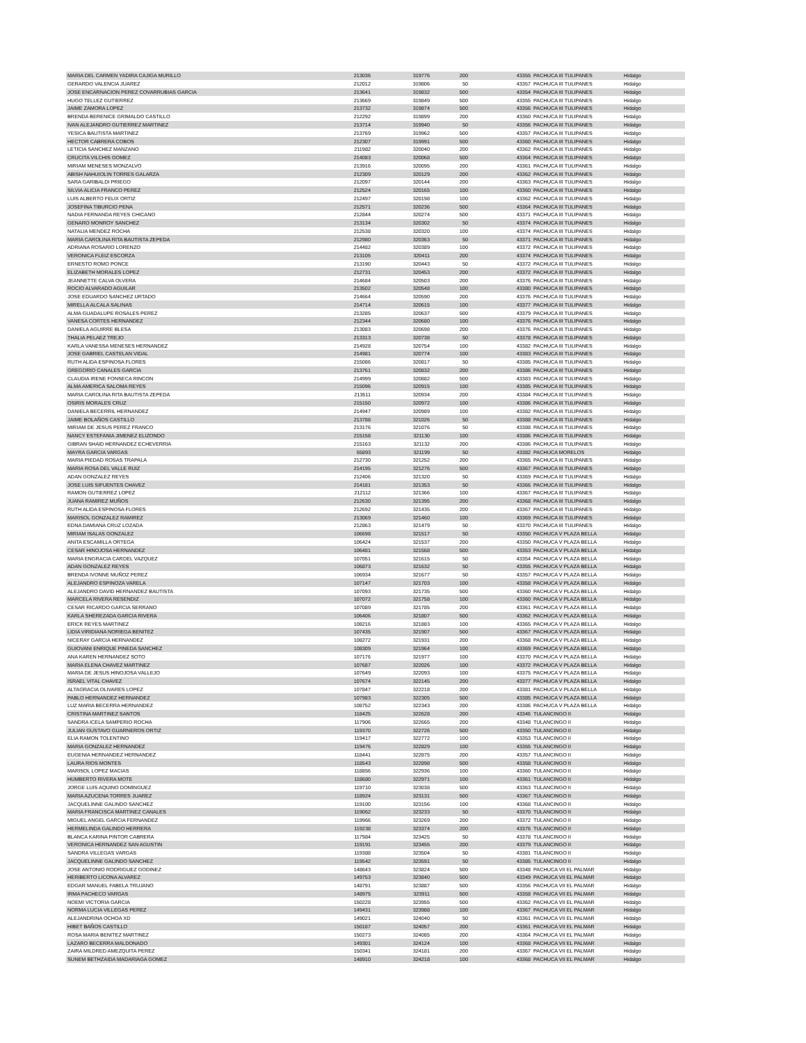| MARIA DEL CARMEN YADIRA CAJIGA MURILLO | 213036 | 319776 | 200 | 43355 | PACHUCA III TULIPANES | Hidalgo |
| GERARDO VALENCIA JUAREZ | 212012 | 319806 | 50 | 43357 | PACHUCA III TULIPANES | Hidalgo |
| JOSE ENCARNACION PEREZ COVARRUBIAS GARCIA | 213641 | 319832 | 500 | 43354 | PACHUCA III TULIPANES | Hidalgo |
| HUGO TELLEZ GUTIERREZ | 213669 | 319849 | 500 | 43355 | PACHUCA III TULIPANES | Hidalgo |
| JAIME ZAMORA LOPEZ | 213732 | 319874 | 500 | 43356 | PACHUCA III TULIPANES | Hidalgo |
| BRENDA BERENICE GRIMALDO CASTILLO | 212292 | 319899 | 200 | 43360 | PACHUCA III TULIPANES | Hidalgo |
| IVAN ALEJANDRO GUTIERREZ MARTINEZ | 213714 | 319940 | 50 | 43356 | PACHUCA III TULIPANES | Hidalgo |
| YESICA BAUTISTA MARTINEZ | 213769 | 319962 | 500 | 43357 | PACHUCA III TULIPANES | Hidalgo |
| HECTOR CABRERA COBOS | 212307 | 319991 | 500 | 43360 | PACHUCA III TULIPANES | Hidalgo |
| LETICIA SANCHEZ MANZANO | 211982 | 320040 | 200 | 43362 | PACHUCA III TULIPANES | Hidalgo |
| CRUCITA VILCHIS GOMEZ | 214083 | 320068 | 500 | 43364 | PACHUCA III TULIPANES | Hidalgo |
| MIRIAM MENESES MONZALVO | 213916 | 320095 | 200 | 43361 | PACHUCA III TULIPANES | Hidalgo |
| ABISH NAHUIOLIN TORRES GALARZA | 212309 | 320129 | 200 | 43362 | PACHUCA III TULIPANES | Hidalgo |
| SARA GARIBALDI PRIEGO | 212097 | 320144 | 200 | 43363 | PACHUCA III TULIPANES | Hidalgo |
| SILVIA ALICIA FRANCO PEREZ | 212524 | 320165 | 100 | 43360 | PACHUCA III TULIPANES | Hidalgo |
| LUIS ALBERTO FELIX ORTIZ | 212497 | 320198 | 100 | 43362 | PACHUCA III TULIPANES | Hidalgo |
| JOSEFINA TIBURCIO PENA | 212571 | 320236 | 500 | 43364 | PACHUCA III TULIPANES | Hidalgo |
| NADIA FERNANDA REYES CHICANO | 212844 | 320274 | 500 | 43371 | PACHUCA III TULIPANES | Hidalgo |
| GENARO MONROY SANCHEZ | 213134 | 320302 | 50 | 43374 | PACHUCA III TULIPANES | Hidalgo |
| NATALIA MENDEZ ROCHA | 212538 | 320320 | 100 | 43374 | PACHUCA III TULIPANES | Hidalgo |
| MARIA CAROLINA RITA BAUTISTA ZEPEDA | 212980 | 320363 | 50 | 43371 | PACHUCA III TULIPANES | Hidalgo |
| ADRIANA ROSARIO LORENZO | 214482 | 320389 | 100 | 43372 | PACHUCA III TULIPANES | Hidalgo |
| VERONICA FLEIZ ESCORZA | 213105 | 320411 | 200 | 43374 | PACHUCA III TULIPANES | Hidalgo |
| ERNESTO ROMO PONCE | 213190 | 320443 | 50 | 43372 | PACHUCA III TULIPANES | Hidalgo |
| ELIZABETH MORALES LOPEZ | 212731 | 320453 | 200 | 43372 | PACHUCA III TULIPANES | Hidalgo |
| JEANNETTE CALVA OLVERA | 214684 | 320503 | 200 | 43376 | PACHUCA III TULIPANES | Hidalgo |
| ROCIO ALVARADO AGUILAR | 213502 | 320548 | 100 | 43380 | PACHUCA III TULIPANES | Hidalgo |
| JOSE EDUARDO SANCHEZ URTADO | 214664 | 320590 | 200 | 43376 | PACHUCA III TULIPANES | Hidalgo |
| MIRELLA ALCALA SALINAS | 214714 | 320615 | 100 | 43377 | PACHUCA III TULIPANES | Hidalgo |
| ALMA GUADALUPE ROSALES PEREZ | 213285 | 320637 | 500 | 43379 | PACHUCA III TULIPANES | Hidalgo |
| VANESA CORTES HERNANDEZ | 212344 | 320680 | 100 | 43376 | PACHUCA III TULIPANES | Hidalgo |
| DANIELA AGUIRRE BLESA | 213083 | 320698 | 200 | 43376 | PACHUCA III TULIPANES | Hidalgo |
| THALIA PELAEZ TREJO | 213313 | 320738 | 50 | 43378 | PACHUCA III TULIPANES | Hidalgo |
| KARLA VANESSA MENESES HERNANDEZ | 214928 | 320754 | 100 | 43382 | PACHUCA III TULIPANES | Hidalgo |
| JOSE GABRIEL CASTELAN VIDAL | 214981 | 320774 | 100 | 43383 | PACHUCA III TULIPANES | Hidalgo |
| RUTH ALIDA ESPINOSA FLORES | 215086 | 320817 | 50 | 43385 | PACHUCA III TULIPANES | Hidalgo |
| GREGORIO CANALES GARCIA | 213761 | 320832 | 200 | 43386 | PACHUCA III TULIPANES | Hidalgo |
| CLAUDIA IRENE FONSECA RINCON | 214999 | 320882 | 500 | 43383 | PACHUCA III TULIPANES | Hidalgo |
| ALMA AMERICA SALOMA REYES | 215096 | 320915 | 100 | 43385 | PACHUCA III TULIPANES | Hidalgo |
| MARIA CAROLINA RITA BAUTISTA ZEPEDA | 213511 | 320934 | 200 | 43384 | PACHUCA III TULIPANES | Hidalgo |
| OSIRIS MORALES CRUZ | 215150 | 320972 | 100 | 43386 | PACHUCA III TULIPANES | Hidalgo |
| DANIELA BECERRIL HERNANDEZ | 214947 | 320989 | 100 | 43382 | PACHUCA III TULIPANES | Hidalgo |
| JAIME BOLAÑOS CASTILLO | 213788 | 321026 | 50 | 43388 | PACHUCA III TULIPANES | Hidalgo |
| MIRIAM DE JESUS PEREZ FRANCO | 213176 | 321076 | 50 | 43388 | PACHUCA III TULIPANES | Hidalgo |
| NANCY ESTEFANIA JIMENEZ ELIZONDO | 215158 | 321130 | 100 | 43386 | PACHUCA III TULIPANES | Hidalgo |
| GIBRAN SHAID HERNANDEZ ECHEVERRIA | 215163 | 321132 | 200 | 43386 | PACHUCA III TULIPANES | Hidalgo |
| MAYRA GARCIA VARGAS | 55893 | 321199 | 50 | 43382 | PACHUCA MORELOS | Hidalgo |
| MARIA PIEDAD ROSAS TRAPALA | 212730 | 321252 | 200 | 43365 | PACHUCA III TULIPANES | Hidalgo |
| MARIA ROSA DEL VALLE RUIZ | 214195 | 321276 | 500 | 43367 | PACHUCA III TULIPANES | Hidalgo |
| ADAN GONZALEZ REYES | 212406 | 321320 | 50 | 43369 | PACHUCA III TULIPANES | Hidalgo |
| JOSE LUIS SIFUENTES CHAVEZ | 214181 | 321353 | 50 | 43366 | PACHUCA III TULIPANES | Hidalgo |
| RAMON GUTIERREZ LOPEZ | 212112 | 321366 | 100 | 43367 | PACHUCA III TULIPANES | Hidalgo |
| JUANA RAMIREZ MUÑOS | 212630 | 321395 | 200 | 43368 | PACHUCA III TULIPANES | Hidalgo |
| RUTH ALIDA ESPINOSA FLORES | 212692 | 321435 | 200 | 43367 | PACHUCA III TULIPANES | Hidalgo |
| MARISOL GONZALEZ RAMIREZ | 213069 | 321460 | 100 | 43369 | PACHUCA III TULIPANES | Hidalgo |
| EDNA DAMIANA CRUZ LOZADA | 212863 | 321479 | 50 | 43370 | PACHUCA III TULIPANES | Hidalgo |
| MIRIAM ISALAS GONZALEZ | 106698 | 321517 | 50 | 43350 | PACHUCA V PLAZA BELLA | Hidalgo |
| ANITA ESCAMILLA ORTEGA | 106424 | 321537 | 200 | 43350 | PACHUCA V PLAZA BELLA | Hidalgo |
| CESAR HINOJOSA HERNANDEZ | 106481 | 321568 | 500 | 43353 | PACHUCA V PLAZA BELLA | Hidalgo |
| MARIA ENGRACIA CARDEL VAZQUEZ | 107051 | 321615 | 50 | 43354 | PACHUCA V PLAZA BELLA | Hidalgo |
| ADAN GONZALEZ REYES | 106873 | 321632 | 50 | 43355 | PACHUCA V PLAZA BELLA | Hidalgo |
| BRENDA IVONNE MUÑOZ PEREZ | 106934 | 321677 | 50 | 43357 | PACHUCA V PLAZA BELLA | Hidalgo |
| ALEJANDRO ESPINOZA VARELA | 107147 | 321703 | 100 | 43358 | PACHUCA V PLAZA BELLA | Hidalgo |
| ALEJANDRO DAVID HERNANDEZ BAUTISTA | 107093 | 321735 | 500 | 43360 | PACHUCA V PLAZA BELLA | Hidalgo |
| MARCELA RIVERA RESENDIZ | 107072 | 321758 | 100 | 43360 | PACHUCA V PLAZA BELLA | Hidalgo |
| CESAR RICARDO GARCIA SERRANO | 107089 | 321785 | 200 | 43361 | PACHUCA V PLAZA BELLA | Hidalgo |
| KARLA SHEREZADA GARCIA RIVERA | 106406 | 321807 | 500 | 43362 | PACHUCA V PLAZA BELLA | Hidalgo |
| ERICK REYES MARTINEZ | 108216 | 321883 | 100 | 43365 | PACHUCA V PLAZA BELLA | Hidalgo |
| LIDIA VIRIDIANA NORIEGA BENITEZ | 107435 | 321907 | 500 | 43367 | PACHUCA V PLAZA BELLA | Hidalgo |
| NICERAY GARCIA HERNANDEZ | 108272 | 321931 | 200 | 43368 | PACHUCA V PLAZA BELLA | Hidalgo |
| GUIOVANI ENRIQUE PINEDA SANCHEZ | 108309 | 321964 | 100 | 43369 | PACHUCA V PLAZA BELLA | Hidalgo |
| ANA KAREN HERNANDEZ SOTO | 107176 | 321977 | 100 | 43370 | PACHUCA V PLAZA BELLA | Hidalgo |
| MARIA ELENA CHAVEZ MARTINEZ | 107687 | 322026 | 100 | 43372 | PACHUCA V PLAZA BELLA | Hidalgo |
| MARIA DE JESUS HINOJOSA VALLEJO | 107649 | 322093 | 100 | 43375 | PACHUCA V PLAZA BELLA | Hidalgo |
| ISRAEL VITAL CHAVEZ | 107674 | 322145 | 200 | 43377 | PACHUCA V PLAZA BELLA | Hidalgo |
| ALTAGRACIA OLIVARES LOPEZ | 107847 | 322218 | 200 | 43381 | PACHUCA V PLAZA BELLA | Hidalgo |
| PABLO HERNANDEZ HERNANDEZ | 107983 | 322305 | 500 | 43385 | PACHUCA V PLAZA BELLA | Hidalgo |
| LUZ MARIA BECERRA HERNANDEZ | 108752 | 322343 | 200 | 43386 | PACHUCA V PLAZA BELLA | Hidalgo |
| CRISTINA MARTINEZ SANTOS | 118425 | 322628 | 200 | 43346 | TULANCINGO II | Hidalgo |
| SANDRA ICELA SAMPERIO ROCHA | 117906 | 322665 | 200 | 43348 | TULANCINGO II | Hidalgo |
| JULIAN GUSTAVO GUARNEROS ORTIZ | 119370 | 322726 | 500 | 43350 | TULANCINGO II | Hidalgo |
| ELIA RAMON TOLENTINO | 119417 | 322772 | 100 | 43353 | TULANCINGO II | Hidalgo |
| MARIA GONZALEZ HERNANDEZ | 119476 | 322829 | 100 | 43355 | TULANCINGO II | Hidalgo |
| EUGENIA HERNANDEZ HERNANDEZ | 118441 | 322875 | 200 | 43357 | TULANCINGO II | Hidalgo |
| LAURA RIOS MONTES | 118543 | 322898 | 500 | 43358 | TULANCINGO II | Hidalgo |
| MARISOL LOPEZ MACIAS | 118856 | 322936 | 100 | 43360 | TULANCINGO II | Hidalgo |
| HUMBERTO RIVERA MOTE | 118680 | 322971 | 100 | 43361 | TULANCINGO II | Hidalgo |
| JORGE LUIS AQUINO DOMINGUEZ | 119710 | 323038 | 500 | 43363 | TULANCINGO II | Hidalgo |
| MARIA AZUCENA TORRES JUAREZ | 118924 | 323131 | 500 | 43367 | TULANCINGO II | Hidalgo |
| JACQUELINNE GALINDO SANCHEZ | 119100 | 323156 | 100 | 43368 | TULANCINGO II | Hidalgo |
| MARIA FRANCISCA MARTINEZ CANALES | 119062 | 323233 | 50 | 43370 | TULANCINGO II | Hidalgo |
| MIGUEL ANGEL GARCIA FERNANDEZ | 119966 | 323269 | 200 | 43372 | TULANCINGO II | Hidalgo |
| HERMELINDA GALINDO HERRERA | 119238 | 323374 | 200 | 43376 | TULANCINGO II | Hidalgo |
| BLANCA KARINA PINTOR CABRERA | 117984 | 323425 | 50 | 43378 | TULANCINGO II | Hidalgo |
| VERONICA HERNANDEZ SAN AGUSTIN | 119191 | 323455 | 200 | 43379 | TULANCINGO II | Hidalgo |
| SANDRA VILLEGAS VARGAS | 119388 | 323504 | 50 | 43381 | TULANCINGO II | Hidalgo |
| JACQUELINNE GALINDO SANCHEZ | 119542 | 323591 | 50 | 43385 | TULANCINGO II | Hidalgo |
| JOSE ANTONIO RODRIGUEZ GODINEZ | 148643 | 323824 | 500 | 43348 | PACHUCA VII EL PALMAR | Hidalgo |
| HERIBERTO LICONA ALVAREZ | 149753 | 323840 | 500 | 43349 | PACHUCA VII EL PALMAR | Hidalgo |
| EDGAR MANUEL FABELA TRUJANO | 148791 | 323887 | 500 | 43356 | PACHUCA VII EL PALMAR | Hidalgo |
| IRMA PACHECO VARGAS | 148975 | 323911 | 500 | 43358 | PACHUCA VII EL PALMAR | Hidalgo |
| NOEMI VICTORIA GARCIA | 150228 | 323955 | 500 | 43362 | PACHUCA VII EL PALMAR | Hidalgo |
| NORMA LUCIA VILLEGAS PEREZ | 149431 | 323988 | 100 | 43367 | PACHUCA VII EL PALMAR | Hidalgo |
| ALEJANDRINA OCHOA XD | 149021 | 324040 | 50 | 43361 | PACHUCA VII EL PALMAR | Hidalgo |
| HIBET BAÑOS CASTILLO | 150187 | 324057 | 200 | 43361 | PACHUCA VII EL PALMAR | Hidalgo |
| ROSA MARIA BENITEZ MARTINEZ | 150273 | 324085 | 200 | 43364 | PACHUCA VII EL PALMAR | Hidalgo |
| LAZARO BECERRA MALDONADO | 149301 | 324124 | 100 | 43368 | PACHUCA VII EL PALMAR | Hidalgo |
| ZAIRA MILDRED AMEZQUITA PEREZ | 150341 | 324181 | 200 | 43367 | PACHUCA VII EL PALMAR | Hidalgo |
| SUNEM BETHZAIDA MADARIAGA GOMEZ | 148910 | 324218 | 100 | 43368 | PACHUCA VII EL PALMAR | Hidalgo |